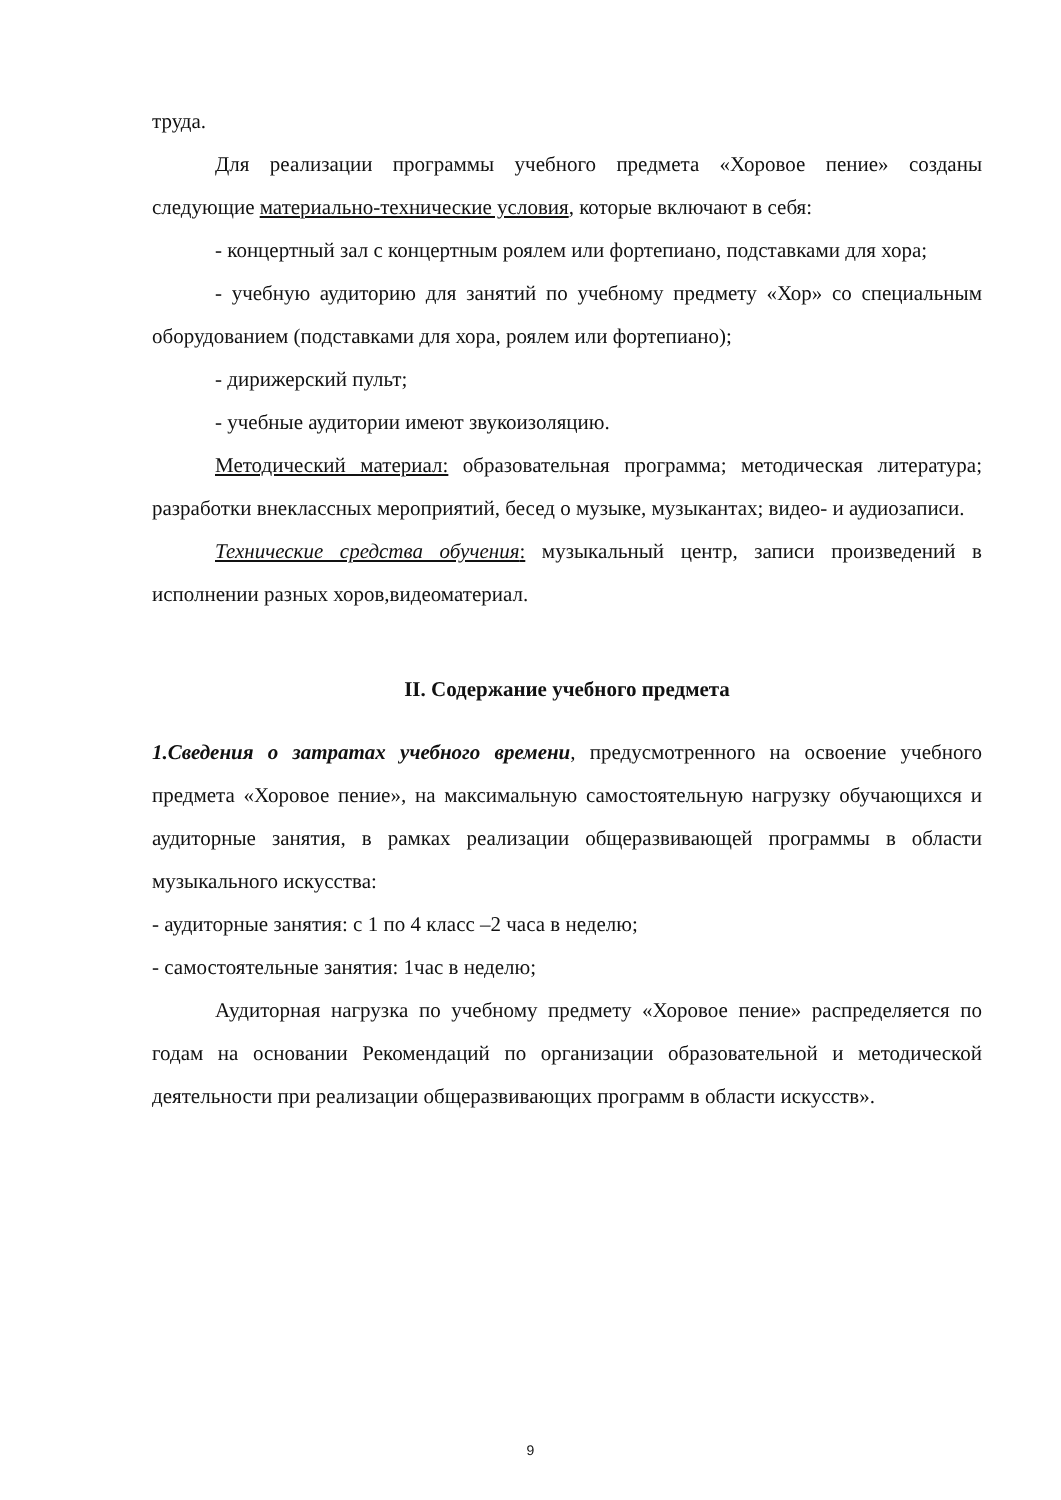труда.
Для реализации программы учебного предмета «Хоровое пение» созданы следующие материально-технические условия, которые включают в себя:
- концертный зал с концертным роялем или фортепиано, подставками для хора;
- учебную аудиторию для занятий по учебному предмету «Хор» со специальным оборудованием (подставками для хора, роялем или фортепиано);
- дирижерский пульт;
- учебные аудитории имеют звукоизоляцию.
Методический материал: образовательная программа; методическая литература; разработки внеклассных мероприятий, бесед о музыке, музыкантах; видео- и аудиозаписи.
Технические средства обучения: музыкальный центр, записи произведений в исполнении разных хоров,видеоматериал.
II. Содержание учебного предмета
1.Сведения о затратах учебного времени, предусмотренного на освоение учебного предмета «Хоровое пение», на максимальную самостоятельную нагрузку обучающихся и аудиторные занятия, в рамках реализации общеразвивающей программы в области музыкального искусства:
- аудиторные занятия: с 1 по 4 класс –2 часа в неделю;
- самостоятельные занятия: 1час в неделю;
Аудиторная нагрузка по учебному предмету «Хоровое пение» распределяется по годам на основании Рекомендаций по организации образовательной и методической деятельности при реализации общеразвивающих программ в области искусств».
9